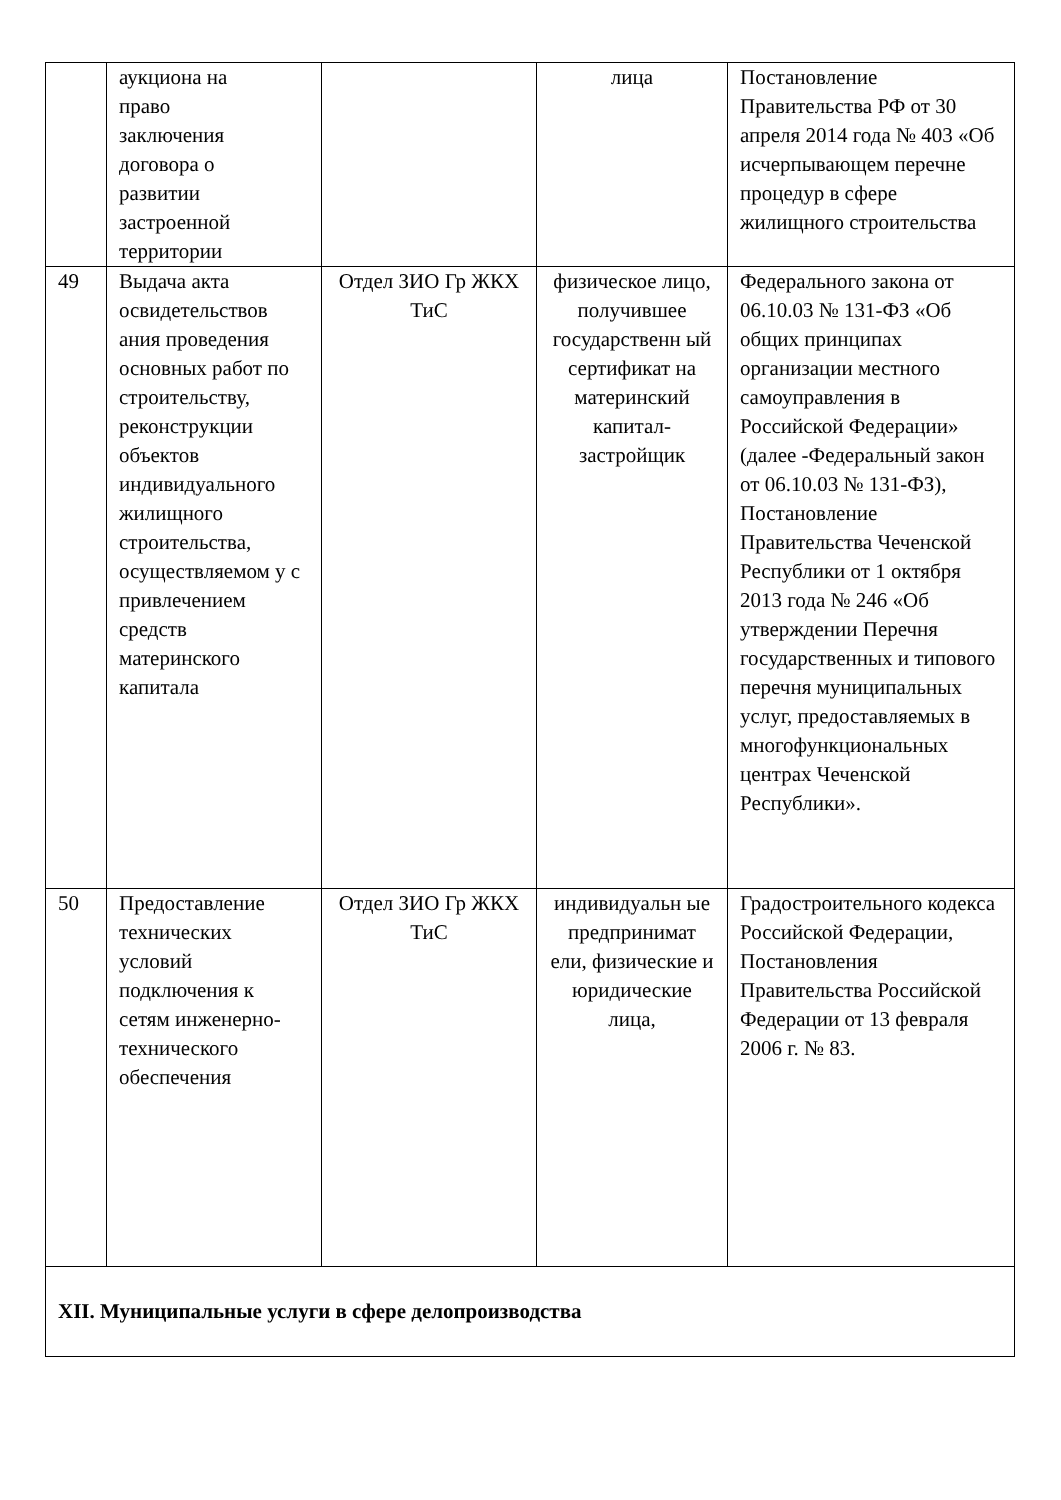| | аукциона на право заключения договора о развитии застроенной территории | | лица | Постановление Правительства РФ от 30 апреля 2014 года № 403 «Об исчерпывающем перечне процедур в сфере жилищного строительства |
| 49 | Выдача акта освидетельствов ания проведения основных работ по строительству, реконструкции объектов индивидуального жилищного строительства, осуществляемом у с привлечением средств материнского капитала | Отдел ЗИО Гр ЖКХ ТиС | физическое лицо, получившее государственн ый сертификат на материнский капитал-застройщик | Федерального закона от 06.10.03 № 131-ФЗ «Об общих принципах организации местного самоуправления в Российской Федерации» (далее -Федеральный закон от 06.10.03 № 131-ФЗ), Постановление Правительства Чеченской Республики от 1 октября 2013 года № 246 «Об утверждении Перечня государственных и типового перечня муниципальных услуг, предоставляемых в многофункциональных центрах Чеченской Республики». |
| 50 | Предоставление технических условий подключения к сетям инженерно-технического обеспечения | Отдел ЗИО Гр ЖКХ ТиС | индивидуальн ые предпринимат ели, физические и юридические лица, | Градостроительного кодекса Российской Федерации, Постановления Правительства Российской Федерации от 13 февраля 2006 г. № 83. |
| XII. Муниципальные услуги в сфере делопроизводства | | | | |